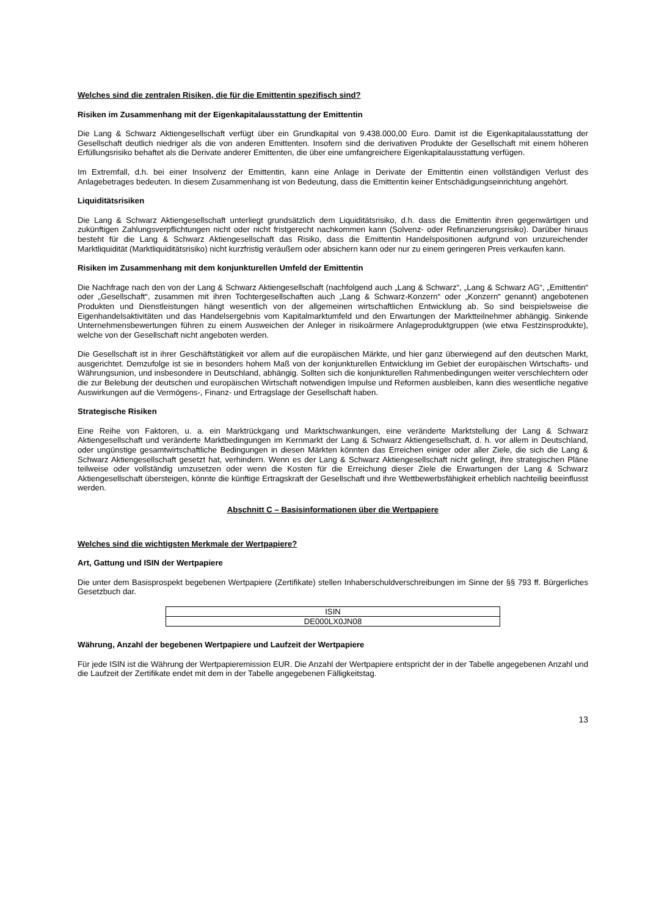Welches sind die zentralen Risiken, die für die Emittentin spezifisch sind?
Risiken im Zusammenhang mit der Eigenkapitalausstattung der Emittentin
Die Lang & Schwarz Aktiengesellschaft verfügt über ein Grundkapital von 9.438.000,00 Euro. Damit ist die Eigen­kapitalausstattung der Gesellschaft deutlich niedriger als die von anderen Emittenten. Insofern sind die derivativen Produkte der Gesellschaft mit einem höheren Erfüllungsrisiko behaftet als die Derivate anderer Emittenten, die über eine umfangreichere Eigenkapitalausstattung verfügen.
Im Extremfall, d.h. bei einer Insolvenz der Emittentin, kann eine Anlage in Derivate der Emittentin einen vollständigen Verlust des Anlagebetrages bedeuten. In diesem Zusammenhang ist von Bedeutung, dass die Emittentin keiner Entschädigungseinrichtung angehört.
Liquiditätsrisiken
Die Lang & Schwarz Aktiengesellschaft unterliegt grundsätzlich dem Liquiditätsrisiko, d.h. dass die Emittentin ihren gegenwärtigen und zukünftigen Zahlungsverpflichtungen nicht oder nicht fristgerecht nachkommen kann (Solvenz- oder Refinanzierungsrisiko). Darüber hinaus besteht für die Lang & Schwarz Aktiengesellschaft das Risiko, dass die Emittentin Handelspositionen aufgrund von unzureichender Marktliquidität (Marktliquiditätsrisiko) nicht kurzfristig veräußern oder absichern kann oder nur zu einem geringeren Preis verkaufen kann.
Risiken im Zusammenhang mit dem konjunkturellen Umfeld der Emittentin
Die Nachfrage nach den von der Lang & Schwarz Aktiengesellschaft (nachfolgend auch „Lang & Schwarz“, „Lang & Schwarz AG“, „Emittentin“ oder „Gesellschaft“, zusammen mit ihren Tochtergesellschaften auch „Lang & Schwarz-Konzern“ oder „Konzern“ genannt) angebotenen Produkten und Dienstleistungen hängt wesentlich von der allgemeinen wirtschaftlichen Entwicklung ab. So sind beispielsweise die Eigenhandelsaktivitäten und das Handelsergebnis vom Kapitalmarktumfeld und den Erwartungen der Marktteilnehmer abhängig. Sinkende Unternehmensbewertungen führen zu einem Ausweichen der Anleger in risikoärmere Anlageproduktgruppen (wie etwa Festzinsprodukte), welche von der Gesellschaft nicht angeboten werden.
Die Gesellschaft ist in ihrer Geschäftstätigkeit vor allem auf die europäischen Märkte, und hier ganz überwiegend auf den deutschen Markt, ausgerichtet. Demzufolge ist sie in besonders hohem Maß von der konjunkturellen Entwicklung im Gebiet der europäischen Wirtschafts- und Währungsunion, und insbesondere in Deutschland, abhängig. Sollten sich die konjunkturellen Rahmenbedingungen weiter verschlechtern oder die zur Belebung der deutschen und europäischen Wirtschaft notwendigen Impulse und Reformen ausbleiben, kann dies wesentliche negative Auswirkungen auf die Vermögens-, Finanz- und Ertragslage der Gesellschaft haben.
Strategische Risiken
Eine Reihe von Faktoren, u. a. ein Marktrückgang und Marktschwankungen, eine veränderte Marktstellung der Lang & Schwarz Aktiengesellschaft und veränderte Marktbedingungen im Kernmarkt der Lang & Schwarz Aktiengesellschaft, d. h. vor allem in Deutschland, oder ungünstige gesamtwirtschaftliche Bedingungen in diesen Märkten könnten das Erreichen einiger oder aller Ziele, die sich die Lang & Schwarz Aktiengesellschaft gesetzt hat, verhindern. Wenn es der Lang & Schwarz Aktiengesellschaft nicht gelingt, ihre strategischen Pläne teilweise oder vollständig umzusetzen oder wenn die Kosten für die Erreichung dieser Ziele die Erwartungen der Lang & Schwarz Aktiengesellschaft übersteigen, könnte die künftige Ertragskraft der Gesellschaft und ihre Wettbewerbsfähigkeit erheblich nachteilig beeinflusst werden.
Abschnitt C – Basisinformationen über die Wertpapiere
Welches sind die wichtigsten Merkmale der Wertpapiere?
Art, Gattung und ISIN der Wertpapiere
Die unter dem Basisprospekt begebenen Wertpapiere (Zertifikate) stellen Inhaberschuldverschreibungen im Sinne der §§ 793 ff. Bürgerliches Gesetzbuch dar.
| ISIN |
| DE000LX0JN08 |
Währung, Anzahl der begebenen Wertpapiere und Laufzeit der Wertpapiere
Für jede ISIN ist die Währung der Wertpapieremission EUR. Die Anzahl der Wertpapiere entspricht der in der Tabelle angegebenen Anzahl und die Laufzeit der Zertifikate endet mit dem in der Tabelle angegebenen Fälligkeitstag.
13